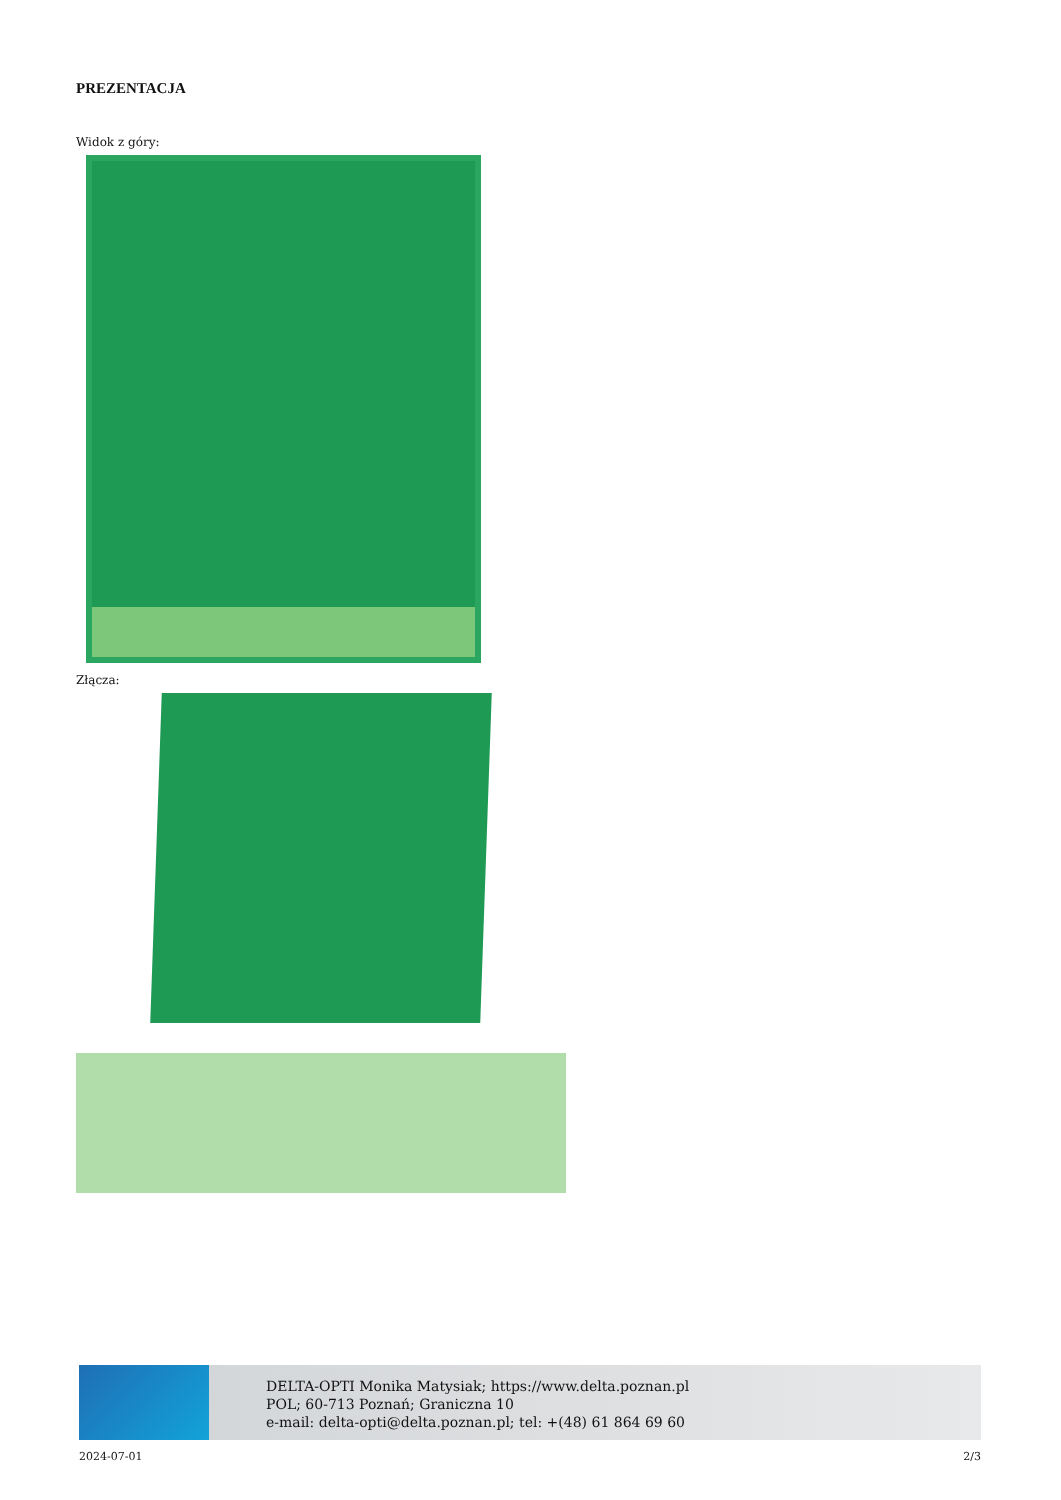PREZENTACJA
Widok z góry:
Złącza:
DELTA-OPTI Monika Matysiak; https://www.delta.poznan.pl
POL; 60-713 Poznań; Graniczna 10
e-mail: delta-opti@delta.poznan.pl; tel: +(48) 61 864 69 60
2024-07-01 2/3